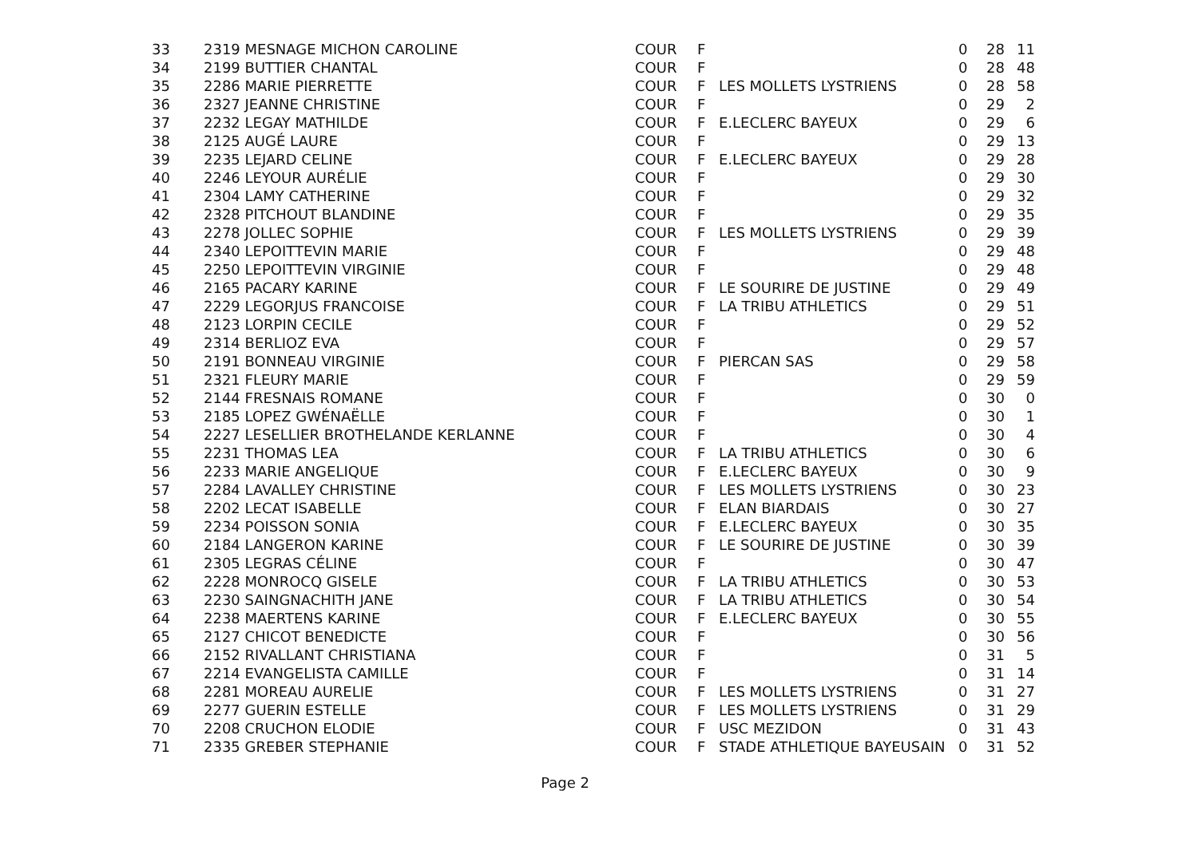| 33 | 2319 MESNAGE MICHON CAROLINE | COUR | F | | 0 | 28 | 11 |
| 34 | 2199 BUTTIER CHANTAL | COUR | F | | 0 | 28 | 48 |
| 35 | 2286 MARIE PIERRETTE | COUR | F | LES MOLLETS LYSTRIENS | 0 | 28 | 58 |
| 36 | 2327 JEANNE CHRISTINE | COUR | F | | 0 | 29 | 2 |
| 37 | 2232 LEGAY MATHILDE | COUR | F | E.LECLERC BAYEUX | 0 | 29 | 6 |
| 38 | 2125 AUGÉ LAURE | COUR | F | | 0 | 29 | 13 |
| 39 | 2235 LEJARD CELINE | COUR | F | E.LECLERC BAYEUX | 0 | 29 | 28 |
| 40 | 2246 LEYOUR AURÉLIE | COUR | F | | 0 | 29 | 30 |
| 41 | 2304 LAMY CATHERINE | COUR | F | | 0 | 29 | 32 |
| 42 | 2328 PITCHOUT BLANDINE | COUR | F | | 0 | 29 | 35 |
| 43 | 2278 JOLLEC SOPHIE | COUR | F | LES MOLLETS LYSTRIENS | 0 | 29 | 39 |
| 44 | 2340 LEPOITTEVIN MARIE | COUR | F | | 0 | 29 | 48 |
| 45 | 2250 LEPOITTEVIN VIRGINIE | COUR | F | | 0 | 29 | 48 |
| 46 | 2165 PACARY KARINE | COUR | F | LE SOURIRE DE JUSTINE | 0 | 29 | 49 |
| 47 | 2229 LEGORJUS FRANCOISE | COUR | F | LA TRIBU ATHLETICS | 0 | 29 | 51 |
| 48 | 2123 LORPIN CECILE | COUR | F | | 0 | 29 | 52 |
| 49 | 2314 BERLIOZ EVA | COUR | F | | 0 | 29 | 57 |
| 50 | 2191 BONNEAU VIRGINIE | COUR | F | PIERCAN SAS | 0 | 29 | 58 |
| 51 | 2321 FLEURY MARIE | COUR | F | | 0 | 29 | 59 |
| 52 | 2144 FRESNAIS ROMANE | COUR | F | | 0 | 30 | 0 |
| 53 | 2185 LOPEZ GWÉNAËLLE | COUR | F | | 0 | 30 | 1 |
| 54 | 2227 LESELLIER BROTHELANDE KERLANNE | COUR | F | | 0 | 30 | 4 |
| 55 | 2231 THOMAS LEA | COUR | F | LA TRIBU ATHLETICS | 0 | 30 | 6 |
| 56 | 2233 MARIE ANGELIQUE | COUR | F | E.LECLERC BAYEUX | 0 | 30 | 9 |
| 57 | 2284 LAVALLEY CHRISTINE | COUR | F | LES MOLLETS LYSTRIENS | 0 | 30 | 23 |
| 58 | 2202 LECAT ISABELLE | COUR | F | ELAN BIARDAIS | 0 | 30 | 27 |
| 59 | 2234 POISSON SONIA | COUR | F | E.LECLERC BAYEUX | 0 | 30 | 35 |
| 60 | 2184 LANGERON KARINE | COUR | F | LE SOURIRE DE JUSTINE | 0 | 30 | 39 |
| 61 | 2305 LEGRAS CÉLINE | COUR | F | | 0 | 30 | 47 |
| 62 | 2228 MONROCQ GISELE | COUR | F | LA TRIBU ATHLETICS | 0 | 30 | 53 |
| 63 | 2230 SAINGNACHITH JANE | COUR | F | LA TRIBU ATHLETICS | 0 | 30 | 54 |
| 64 | 2238 MAERTENS KARINE | COUR | F | E.LECLERC BAYEUX | 0 | 30 | 55 |
| 65 | 2127 CHICOT BENEDICTE | COUR | F | | 0 | 30 | 56 |
| 66 | 2152 RIVALLANT CHRISTIANA | COUR | F | | 0 | 31 | 5 |
| 67 | 2214 EVANGELISTA CAMILLE | COUR | F | | 0 | 31 | 14 |
| 68 | 2281 MOREAU AURELIE | COUR | F | LES MOLLETS LYSTRIENS | 0 | 31 | 27 |
| 69 | 2277 GUERIN ESTELLE | COUR | F | LES MOLLETS LYSTRIENS | 0 | 31 | 29 |
| 70 | 2208 CRUCHON ELODIE | COUR | F | USC MEZIDON | 0 | 31 | 43 |
| 71 | 2335 GREBER STEPHANIE | COUR | F | STADE ATHLETIQUE BAYEUSAIN | 0 | 31 | 52 |
Page 2